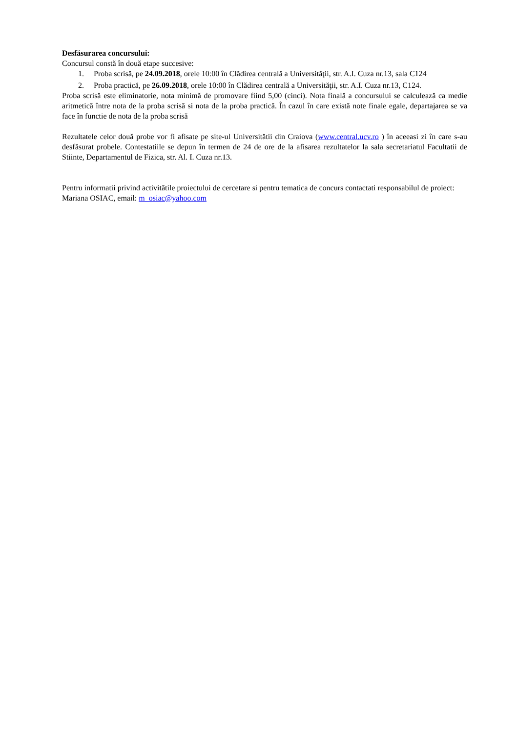Desfăsurarea concursului:
Concursul constă în două etape succesive:
1. Proba scrisă, pe 24.09.2018, orele 10:00 în Clădirea centrală a Universităţii, str. A.I. Cuza nr.13, sala C124
2. Proba practică, pe 26.09.2018, orele 10:00 în Clădirea centrală a Universităţii, str. A.I. Cuza nr.13, C124.
Proba scrisă este eliminatorie, nota minimă de promovare fiind 5,00 (cinci). Nota finală a concursului se calculează ca medie aritmetică între nota de la proba scrisă si nota de la proba practică. În cazul în care există note finale egale, departajarea se va face în functie de nota de la proba scrisă
Rezultatele celor două probe vor fi afisate pe site-ul Universitătii din Craiova (www.central.ucv.ro ) în aceeasi zi în care s-au desfăsurat probele. Contestatiile se depun în termen de 24 de ore de la afisarea rezultatelor la sala secretariatul Facultatii de Stiinte, Departamentul de Fizica, str. Al. I. Cuza nr.13.
Pentru informatii privind activitătile proiectului de cercetare si pentru tematica de concurs contactati responsabilul de proiect: Mariana OSIAC, email: m_osiac@yahoo.com